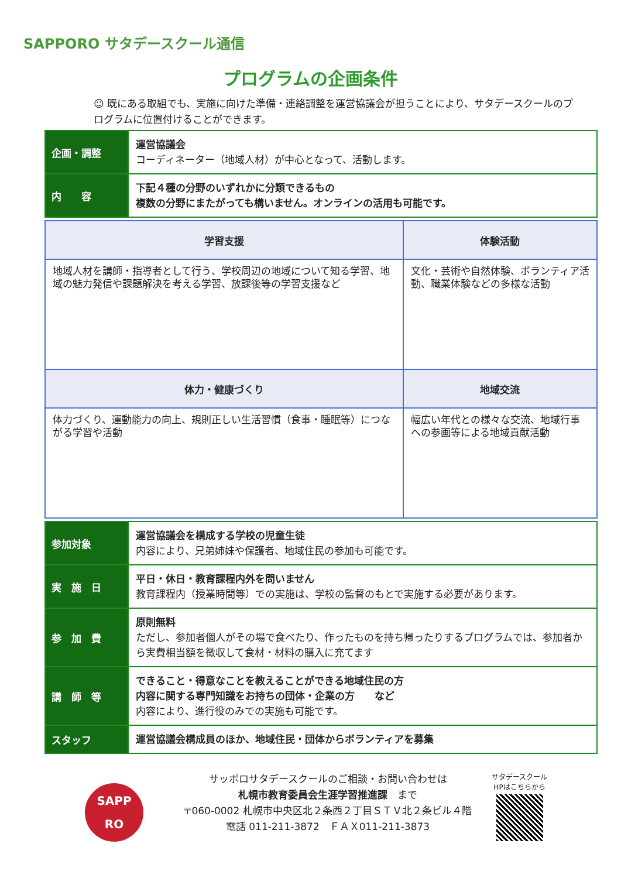SAPPORO サタデースクール通信
プログラムの企画条件
☺ 既にある取組でも、実施に向けた準備・連絡調整を運営協議会が担うことにより、サタデースクールのプログラムに位置付けることができます。
| 企画・調整 | 運営協議会 コーディネーター（地域人材）が中心となって、活動します。 |
| 内 容 | 下記４種の分野のいずれかに分類できるもの 複数の分野にまたがっても構いません。オンラインの活用も可能です。 |
| 学習支援 | 体験活動 |
| --- | --- |
| 地域人材を講師・指導者として行う、学校周辺の地域について知る学習、地域の魅力発信や課題解決を考える学習、放課後等の学習支援など | 文化・芸術や自然体験、ボランティア活動、職業体験などの多様な活動 |
| 体力・健康づくり | 地域交流 |
| 体力づくり、運動能力の向上、規則正しい生活習慣（食事・睡眠等）につながる学習や活動 | 幅広い年代との様々な交流、地域行事への参画等による地域貢献活動 |
| 参加対象 | 運営協議会を構成する学校の児童生徒 内容により、兄弟姉妹や保護者、地域住民の参加も可能です。 |
| 実 施 日 | 平日・休日・教育課程内外を問いません 教育課程内（授業時間等）での実施は、学校の監督のもとで実施する必要があります。 |
| 参 加 費 | 原則無料 ただし、参加者個人がその場で食べたり、作ったものを持ち帰ったりするプログラムでは、参加者から実費相当額を徴収して食材・材料の購入に充てます |
| 講 師 等 | できること・得意なことを教えることができる地域住民の方 内容に関する専門知識をお持ちの団体・企業の方 など 内容により、進行役のみでの実施も可能です。 |
| スタッフ | 運営協議会構成員のほか、地域住民・団体からボランティアを募集 |
SAPP
RO
サッポロサタデースクールのご相談・お問い合わせは
札幌市教育委員会生涯学習推進課　まで
〒060-0002 札幌市中央区北２条西２丁目ＳＴＶ北２条ビル４階
電話 011-211-3872　ＦＡＸ011-211-3873
サタデースクール
HPはこちらから